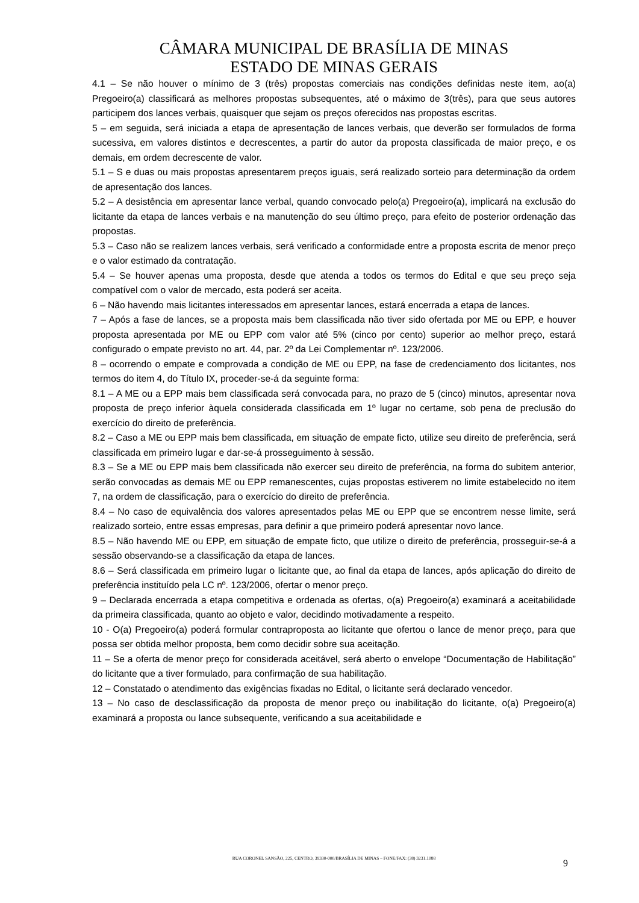CÂMARA MUNICIPAL DE BRASÍLIA DE MINAS
ESTADO DE MINAS GERAIS
4.1 – Se não houver o mínimo de 3 (três) propostas comerciais nas condições definidas neste item, ao(a) Pregoeiro(a) classificará as melhores propostas subsequentes, até o máximo de 3(três), para que seus autores participem dos lances verbais, quaisquer que sejam os preços oferecidos nas propostas escritas.
5 – em seguida, será iniciada a etapa de apresentação de lances verbais, que deverão ser formulados de forma sucessiva, em valores distintos e decrescentes, a partir do autor da proposta classificada de maior preço, e os demais, em ordem decrescente de valor.
5.1 – S e duas ou mais propostas apresentarem preços iguais, será realizado sorteio para determinação da ordem de apresentação dos lances.
5.2 – A desistência em apresentar lance verbal, quando convocado pelo(a) Pregoeiro(a), implicará na exclusão do licitante da etapa de lances verbais e na manutenção do seu último preço, para efeito de posterior ordenação das propostas.
5.3 – Caso não se realizem lances verbais, será verificado a conformidade entre a proposta escrita de menor preço e o valor estimado da contratação.
5.4 – Se houver apenas uma proposta, desde que atenda a todos os termos do Edital e que seu preço seja compatível com o valor de mercado, esta poderá ser aceita.
6 – Não havendo mais licitantes interessados em apresentar lances, estará encerrada a etapa de lances.
7 – Após a fase de lances, se a proposta mais bem classificada não tiver sido ofertada por ME ou EPP, e houver proposta apresentada por ME ou EPP com valor até 5% (cinco por cento) superior ao melhor preço, estará configurado o empate previsto no art. 44, par. 2º da Lei Complementar nº. 123/2006.
8 – ocorrendo o empate e comprovada a condição de ME ou EPP, na fase de credenciamento dos licitantes, nos termos do item 4, do Título IX, proceder-se-á da seguinte forma:
8.1 – A ME ou a EPP mais bem classificada será convocada para, no prazo de 5 (cinco) minutos, apresentar nova proposta de preço inferior àquela considerada classificada em 1º lugar no certame, sob pena de preclusão do exercício do direito de preferência.
8.2 – Caso a ME ou EPP mais bem classificada, em situação de empate ficto, utilize seu direito de preferência, será classificada em primeiro lugar e dar-se-á prosseguimento à sessão.
8.3 – Se a ME ou EPP mais bem classificada não exercer seu direito de preferência, na forma do subitem anterior, serão convocadas as demais ME ou EPP remanescentes, cujas propostas estiverem no limite estabelecido no item 7, na ordem de classificação, para o exercício do direito de preferência.
8.4 – No caso de equivalência dos valores apresentados pelas ME ou EPP que se encontrem nesse limite, será realizado sorteio, entre essas empresas, para definir a que primeiro poderá apresentar novo lance.
8.5 – Não havendo ME ou EPP, em situação de empate ficto, que utilize o direito de preferência, prosseguir-se-á a sessão observando-se a classificação da etapa de lances.
8.6 – Será classificada em primeiro lugar o licitante que, ao final da etapa de lances, após aplicação do direito de preferência instituído pela LC nº. 123/2006, ofertar o menor preço.
9 – Declarada encerrada a etapa competitiva e ordenada as ofertas, o(a) Pregoeiro(a) examinará a aceitabilidade da primeira classificada, quanto ao objeto e valor, decidindo motivadamente a respeito.
10 - O(a) Pregoeiro(a) poderá formular contraproposta ao licitante que ofertou o lance de menor preço, para que possa ser obtida melhor proposta, bem como decidir sobre sua aceitação.
11 – Se a oferta de menor preço for considerada aceitável, será aberto o envelope “Documentação de Habilitação” do licitante que a tiver formulado, para confirmação de sua habilitação.
12 – Constatado o atendimento das exigências fixadas no Edital, o licitante será declarado vencedor.
13 – No caso de desclassificação da proposta de menor preço ou inabilitação do licitante, o(a) Pregoeiro(a) examinará a proposta ou lance subsequente, verificando a sua aceitabilidade e
RUA CORONEL SANSÃO, 225, CENTRO, 39330-000/BRASÍLIA DE MINAS – FONE/FAX: (38) 3231.1088 9